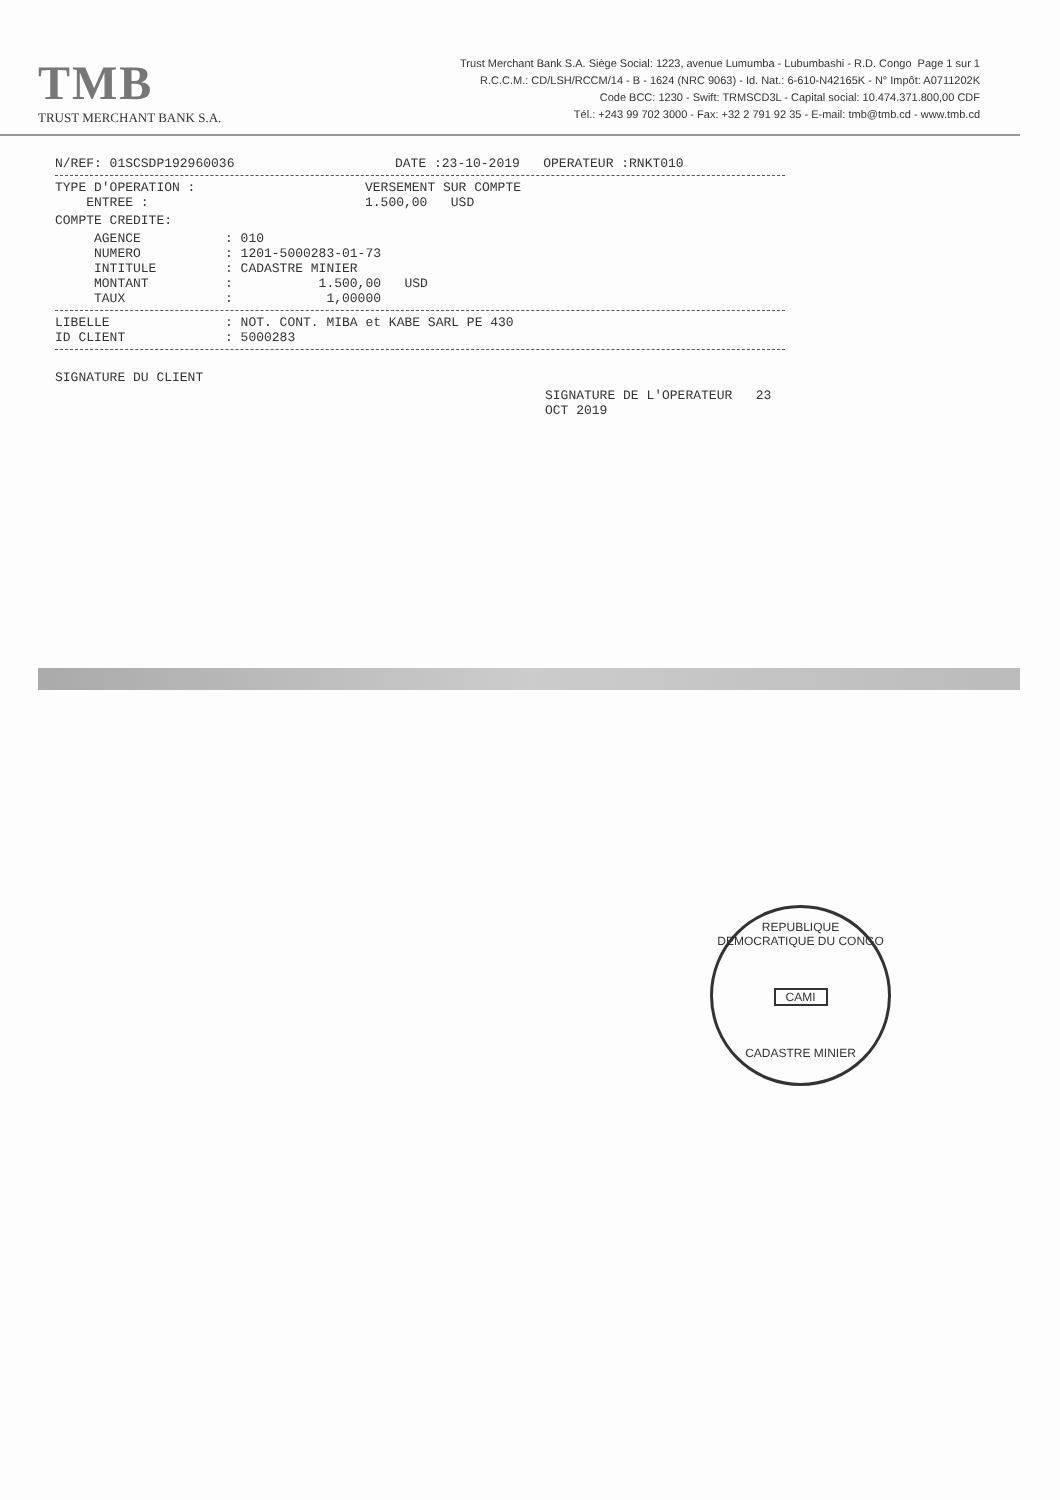TMB
TRUST MERCHANT BANK S.A.
Trust Merchant Bank S.A. Siège Social: 1223, avenue Lumumba - Lubumbashi - R.D. Congo Page 1 sur 1
R.C.C.M.: CD/LSH/RCCM/14 - B - 1624 (NRC 9063) - Id. Nat.: 6-610-N42165K - N° Impôt: A0711202K
Code BCC: 1230 - Swift: TRMSCD3L - Capital social: 10.474.371.800,00 CDF
Tél.: +243 99 702 3000 - Fax: +32 2 791 92 35 - E-mail: tmb@tmb.cd - www.tmb.cd
N/REF: 01SCSDP192960036 DATE :23-10-2019 OPERATEUR :RNKT010
TYPE D'OPERATION : VERSEMENT SUR COMPTE
ENTREE : 1.500,00 USD
COMPTE CREDITE:
AGENCE: 010
NUMERO: 1201-5000283-01-73
INTITULE: CADASTRE MINIER
MONTANT: 1.500,00 USD
TAUX: 1,00000
LIBELLE: NOT. CONT. MIBA et KABE SARL PE 430
ID CLIENT: 5000283
SIGNATURE DU CLIENT
SIGNATURE DE L'OPERATEUR 23 OCT 2019
REPUBLIQUE DEMOCRATIQUE DU CONGO
CAMI
CADASTRE MINIER